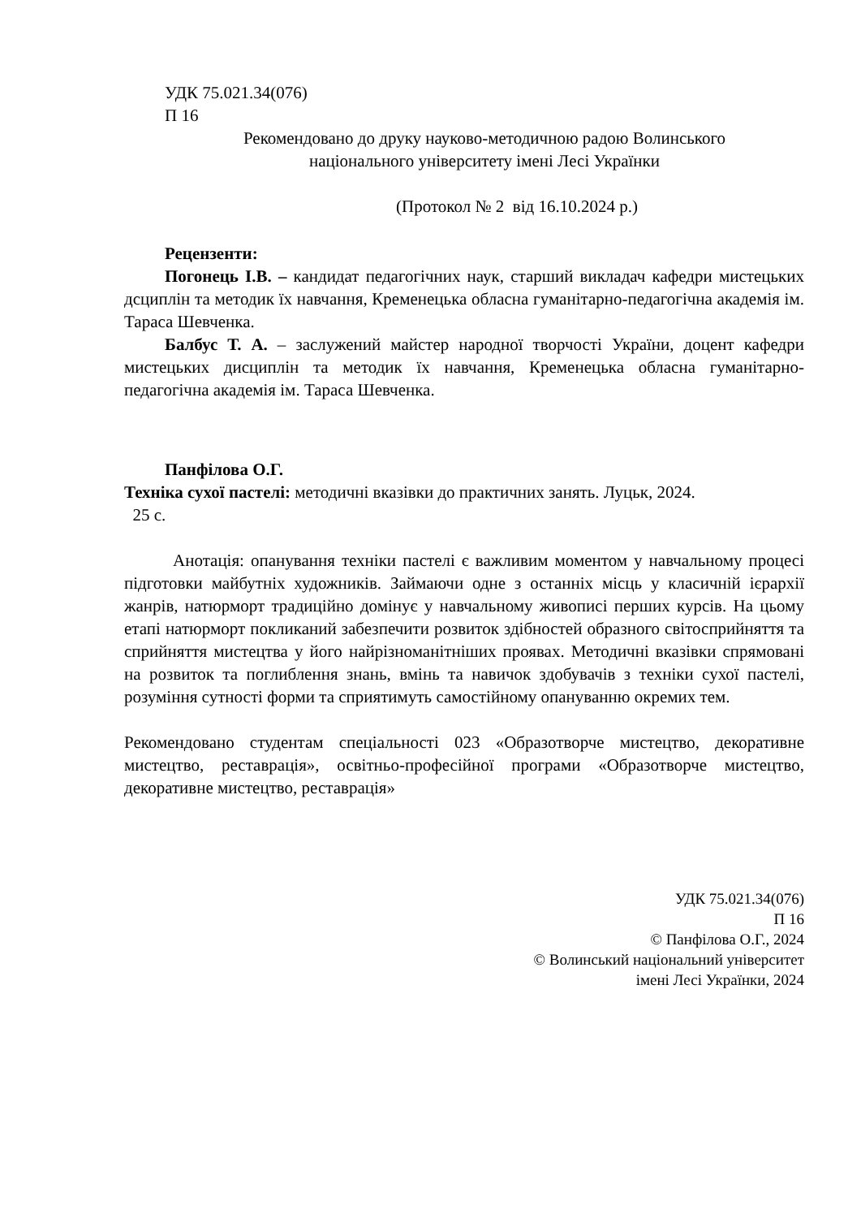УДК 75.021.34(076)
П 16
Рекомендовано до друку науково-методичною радою Волинського
національного університету імені Лесі Українки
(Протокол № 2 від 16.10.2024 р.)
Рецензенти:
Погонець І.В. – кандидат педагогічних наук, старший викладач кафедри мистецьких дсциплін та методик їх навчання, Кременецька обласна гуманітарно-педагогічна академія ім. Тараса Шевченка.
Балбус Т. А. – заслужений майстер народної творчості України, доцент кафедри мистецьких дисциплін та методик їх навчання, Кременецька обласна гуманітарно-педагогічна академія ім. Тараса Шевченка.
Панфілова О.Г.
Техніка сухої пастелі: методичні вказівки до практичних занять. Луцьк, 2024.
25 с.
Анотація: опанування техніки пастелі є важливим моментом у навчальному процесі підготовки майбутніх художників. Займаючи одне з останніх місць у класичній ієрархії жанрів, натюрморт традиційно домінує у навчальному живописі перших курсів. На цьому етапі натюрморт покликаний забезпечити розвиток здібностей образного світосприйняття та сприйняття мистецтва у його найрізноманітніших проявах. Методичні вказівки спрямовані на розвиток та поглиблення знань, вмінь та навичок здобувачів з техніки сухої пастелі, розуміння сутності форми та сприятимуть самостійному опануванню окремих тем.
Рекомендовано студентам спеціальності 023 «Образотворче мистецтво, декоративне мистецтво, реставрація», освітньо-професійної програми «Образотворче мистецтво, декоративне мистецтво, реставрація»
УДК 75.021.34(076)
П 16
© Панфілова О.Г., 2024
© Волинський національний університет
імені Лесі Українки, 2024